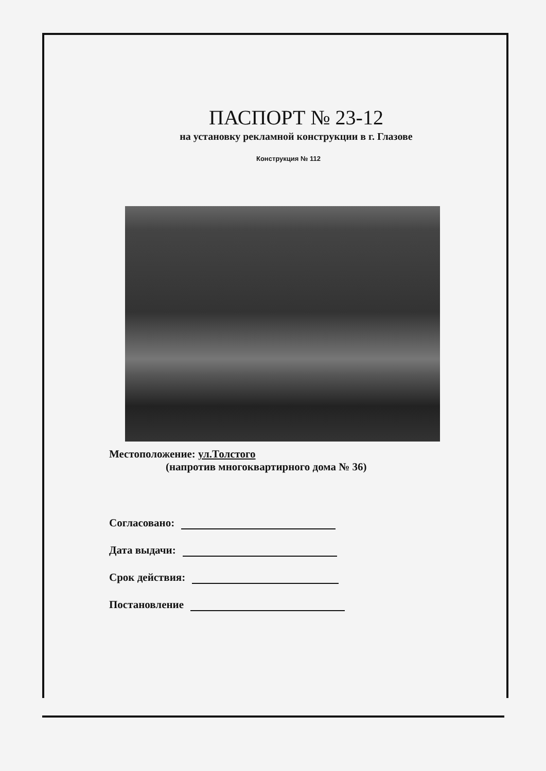ПАСПОРТ № 23-12
на установку рекламной конструкции в г. Глазове
Конструкция № 112
Местоположение: ул.Толстого
(напротив многоквартирного дома № 36)
Согласовано:
Дата выдачи:
Срок действия:
Постановление